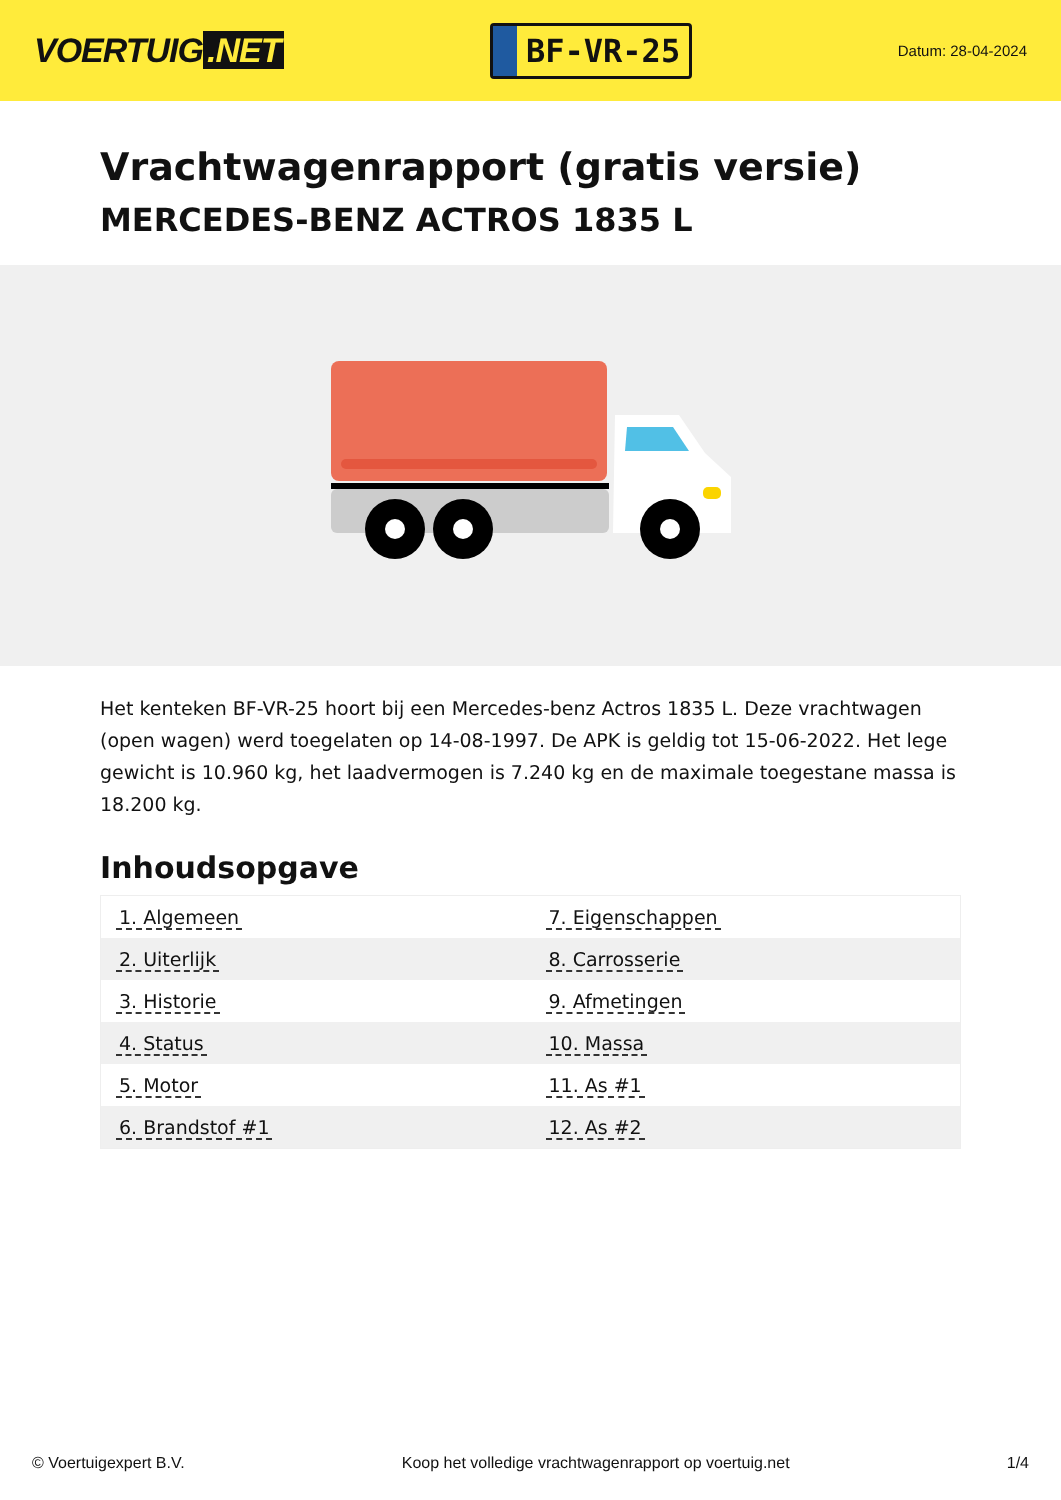VOERTUIG.NET
BF-VR-25
Datum: 28-04-2024
Vrachtwagenrapport (gratis versie)
MERCEDES-BENZ ACTROS 1835 L
Het kenteken BF-VR-25 hoort bij een Mercedes-benz Actros 1835 L. Deze vrachtwagen (open wagen) werd toegelaten op 14-08-1997. De APK is geldig tot 15-06-2022. Het lege gewicht is 10.960 kg, het laadvermogen is 7.240 kg en de maximale toegestane massa is 18.200 kg.
Inhoudsopgave
| 1. Algemeen | 7. Eigenschappen |
| 2. Uiterlijk | 8. Carrosserie |
| 3. Historie | 9. Afmetingen |
| 4. Status | 10. Massa |
| 5. Motor | 11. As #1 |
| 6. Brandstof #1 | 12. As #2 |
© Voertuigexpert B.V. Koop het volledige vrachtwagenrapport op voertuig.net 1/4